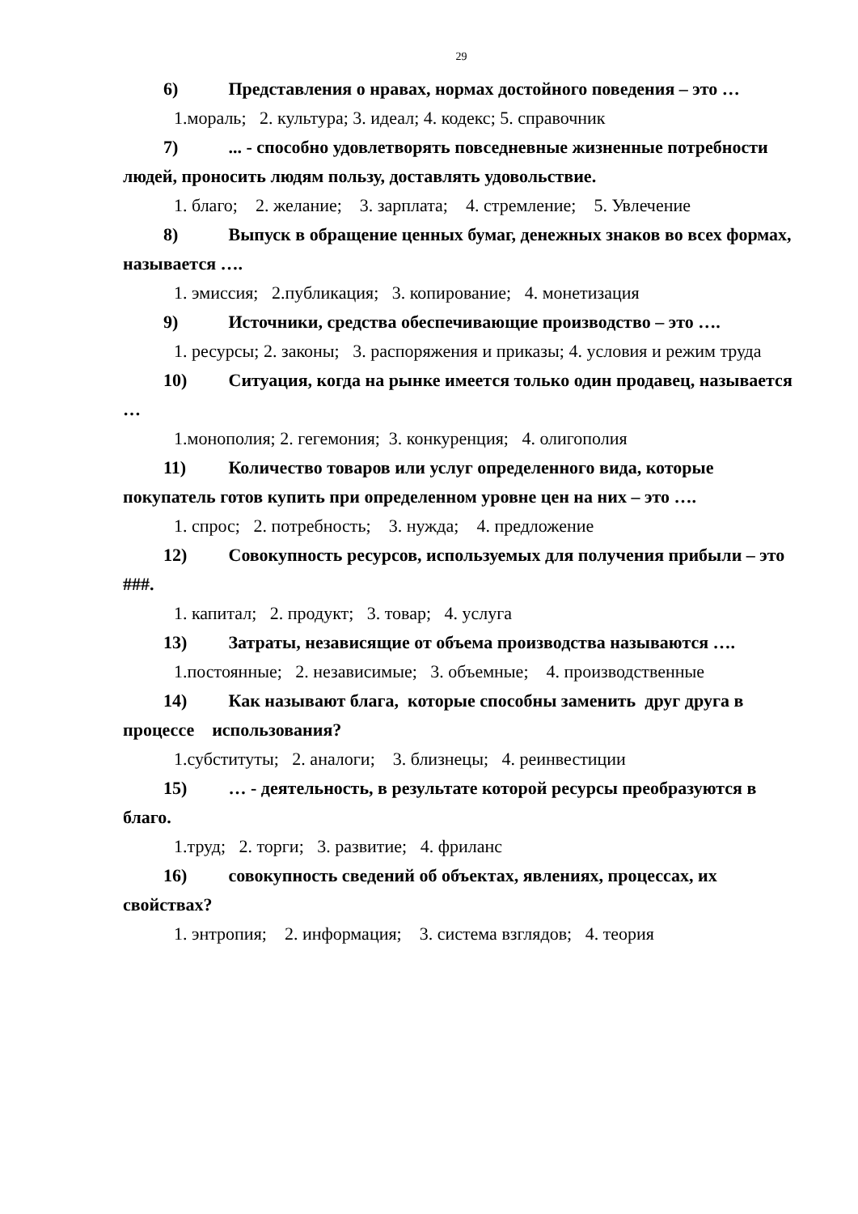29
6) Представления о нравах, нормах достойного поведения – это …
1.мораль; 2. культура; 3. идеал; 4. кодекс; 5. справочник
7) ... - способно удовлетворять повседневные жизненные потребности людей, проносить людям пользу, доставлять удовольствие.
1. благо; 2. желание; 3. зарплата; 4. стремление; 5. Увлечение
8) Выпуск в обращение ценных бумаг, денежных знаков во всех формах, называется ….
1. эмиссия; 2.публикация; 3. копирование; 4. монетизация
9) Источники, средства обеспечивающие производство – это ….
1. ресурсы; 2. законы; 3. распоряжения и приказы; 4. условия и режим труда
10) Ситуация, когда на рынке имеется только один продавец, называется …
1.монополия; 2. гегемония; 3. конкуренция; 4. олигополия
11) Количество товаров или услуг определенного вида, которые покупатель готов купить при определенном уровне цен на них – это ….
1. спрос; 2. потребность; 3. нужда; 4. предложение
12) Совокупность ресурсов, используемых для получения прибыли – это ###.
1. капитал; 2. продукт; 3. товар; 4. услуга
13) Затраты, независящие от объема производства называются ….
1.постоянные; 2. независимые; 3. объемные; 4. производственные
14) Как называют блага, которые способны заменить друг друга в процессе использования?
1.субституты; 2. аналоги; 3. близнецы; 4. реинвестиции
15) … - деятельность, в результате которой ресурсы преобразуются в благо.
1.труд; 2. торги; 3. развитие; 4. фриланс
16) совокупность сведений об объектах, явлениях, процессах, их свойствах?
1. энтропия; 2. информация; 3. система взглядов; 4. теория